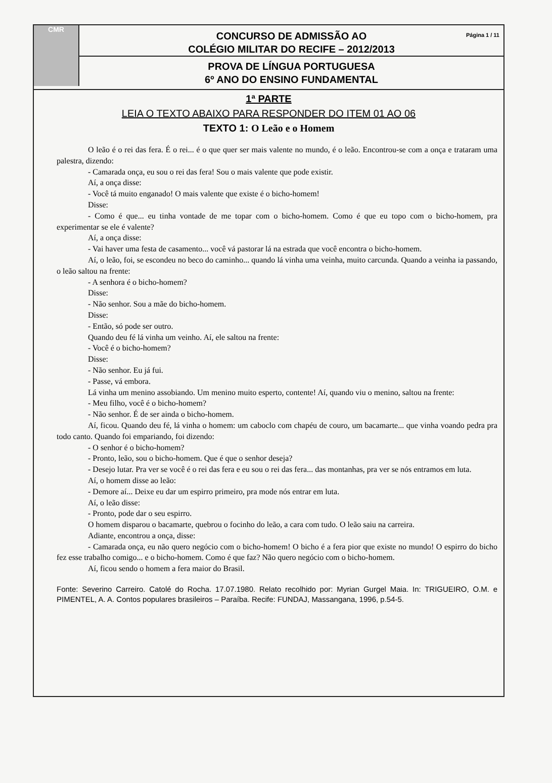CMR
Página 1 / 11 CONCURSO DE ADMISSÃO AO
COLÉGIO MILITAR DO RECIFE – 2012/2013
PROVA DE LÍNGUA PORTUGUESA
6º ANO DO ENSINO FUNDAMENTAL
1ª PARTE
LEIA O TEXTO ABAIXO PARA RESPONDER DO ITEM 01 AO 06
TEXTO 1: O Leão e o Homem
O leão é o rei das fera. É o rei... é o que quer ser mais valente no mundo, é o leão. Encontrou-se com a onça e trataram uma palestra, dizendo:
- Camarada onça, eu sou o rei das fera! Sou o mais valente que pode existir.
Aí, a onça disse:
- Você tá muito enganado! O mais valente que existe é o bicho-homem!
Disse:
- Como é que... eu tinha vontade de me topar com o bicho-homem. Como é que eu topo com o bicho-homem, pra experimentar se ele é valente?
Aí, a onça disse:
- Vai haver uma festa de casamento... você vá pastorar lá na estrada que você encontra o bicho-homem.
Aí, o leão, foi, se escondeu no beco do caminho... quando lá vinha uma veinha, muito carcunda. Quando a veinha ia passando, o leão saltou na frente:
- A senhora é o bicho-homem?
Disse:
- Não senhor. Sou a mãe do bicho-homem.
Disse:
- Então, só pode ser outro.
Quando deu fé lá vinha um veinho. Aí, ele saltou na frente:
- Você é o bicho-homem?
Disse:
- Não senhor. Eu já fui.
- Passe, vá embora.
Lá vinha um menino assobiando. Um menino muito esperto, contente! Aí, quando viu o menino, saltou na frente:
- Meu filho, você é o bicho-homem?
- Não senhor. É de ser ainda o bicho-homem.
Aí, ficou. Quando deu fé, lá vinha o homem: um caboclo com chapéu de couro, um bacamarte... que vinha voando pedra pra todo canto. Quando foi empariando, foi dizendo:
- O senhor é o bicho-homem?
- Pronto, leão, sou o bicho-homem. Que é que o senhor deseja?
- Desejo lutar. Pra ver se você é o rei das fera e eu sou o rei das fera... das montanhas, pra ver se nós entramos em luta.
Aí, o homem disse ao leão:
- Demore aí... Deixe eu dar um espirro primeiro, pra mode nós entrar em luta.
Aí, o leão disse:
- Pronto, pode dar o seu espirro.
O homem disparou o bacamarte, quebrou o focinho do leão, a cara com tudo. O leão saiu na carreira.
Adiante, encontrou a onça, disse:
- Camarada onça, eu não quero negócio com o bicho-homem! O bicho é a fera pior que existe no mundo! O espirro do bicho fez esse trabalho comigo... e o bicho-homem. Como é que faz? Não quero negócio com o bicho-homem.
Aí, ficou sendo o homem a fera maior do Brasil.
Fonte: Severino Carreiro. Catolé do Rocha. 17.07.1980. Relato recolhido por: Myrian Gurgel Maia. In: TRIGUEIRO, O.M. e PIMENTEL, A. A. Contos populares brasileiros – Paraíba. Recife: FUNDAJ, Massangana, 1996, p.54-5.